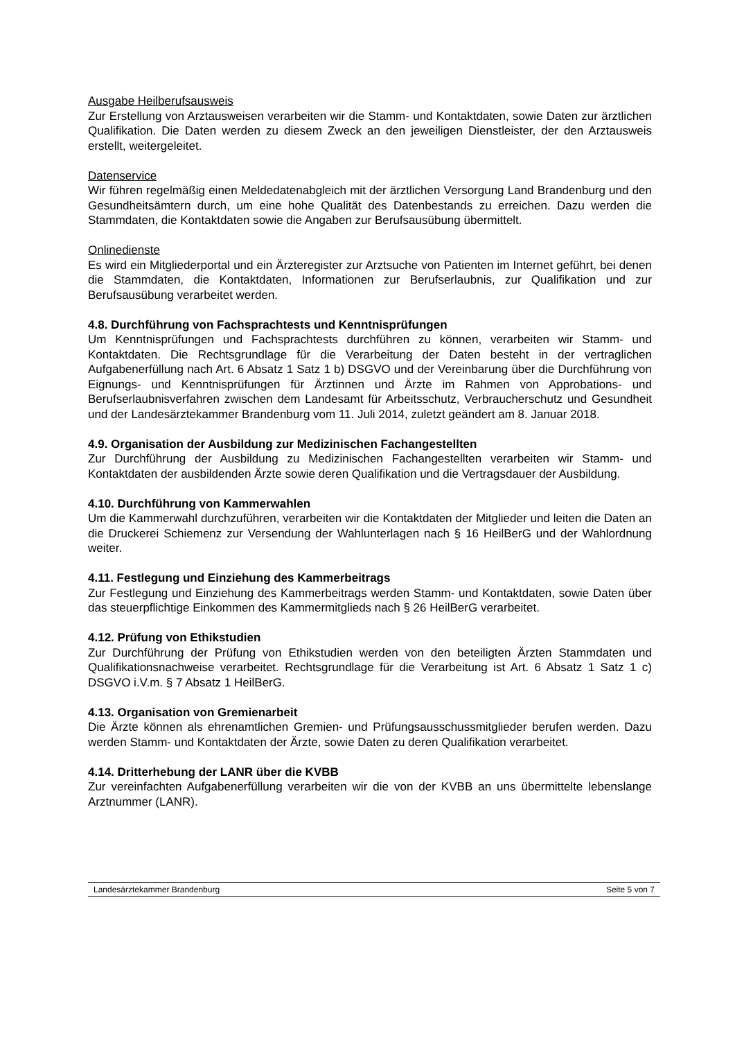Ausgabe Heilberufsausweis
Zur Erstellung von Arztausweisen verarbeiten wir die Stamm- und Kontaktdaten, sowie Daten zur ärztlichen Qualifikation. Die Daten werden zu diesem Zweck an den jeweiligen Dienstleister, der den Arztausweis erstellt, weitergeleitet.
Datenservice
Wir führen regelmäßig einen Meldedatenabgleich mit der ärztlichen Versorgung Land Brandenburg und den Gesundheitsämtern durch, um eine hohe Qualität des Datenbestands zu erreichen. Dazu werden die Stammdaten, die Kontaktdaten sowie die Angaben zur Berufsausübung übermittelt.
Onlinedienste
Es wird ein Mitgliederportal und ein Ärzteregister zur Arztsuche von Patienten im Internet geführt, bei denen die Stammdaten, die Kontaktdaten, Informationen zur Berufserlaubnis, zur Qualifikation und zur Berufsausübung verarbeitet werden.
4.8. Durchführung von Fachsprachtests und Kenntnisprüfungen
Um Kenntnisprüfungen und Fachsprachtests durchführen zu können, verarbeiten wir Stamm- und Kontaktdaten. Die Rechtsgrundlage für die Verarbeitung der Daten besteht in der vertraglichen Aufgabenerfüllung nach Art. 6 Absatz 1 Satz 1 b) DSGVO und der Vereinbarung über die Durchführung von Eignungs- und Kenntnisprüfungen für Ärztinnen und Ärzte im Rahmen von Approbations- und Berufserlaubnisverfahren zwischen dem Landesamt für Arbeitsschutz, Verbraucherschutz und Gesundheit und der Landesärztekammer Brandenburg vom 11. Juli 2014, zuletzt geändert am 8. Januar 2018.
4.9. Organisation der Ausbildung zur Medizinischen Fachangestellten
Zur Durchführung der Ausbildung zu Medizinischen Fachangestellten verarbeiten wir Stamm- und Kontaktdaten der ausbildenden Ärzte sowie deren Qualifikation und die Vertragsdauer der Ausbildung.
4.10. Durchführung von Kammerwahlen
Um die Kammerwahl durchzuführen, verarbeiten wir die Kontaktdaten der Mitglieder und leiten die Daten an die Druckerei Schiemenz zur Versendung der Wahlunterlagen nach § 16 HeilBerG und der Wahlordnung weiter.
4.11. Festlegung und Einziehung des Kammerbeitrags
Zur Festlegung und Einziehung des Kammerbeitrags werden Stamm- und Kontaktdaten, sowie Daten über das steuerpflichtige Einkommen des Kammermitglieds nach § 26 HeilBerG verarbeitet.
4.12. Prüfung von Ethikstudien
Zur Durchführung der Prüfung von Ethikstudien werden von den beteiligten Ärzten Stammdaten und Qualifikationsnachweise verarbeitet. Rechtsgrundlage für die Verarbeitung ist Art. 6 Absatz 1 Satz 1 c) DSGVO i.V.m. § 7 Absatz 1 HeilBerG.
4.13. Organisation von Gremienarbeit
Die Ärzte können als ehrenamtlichen Gremien- und Prüfungsausschussmitglieder berufen werden. Dazu werden Stamm- und Kontaktdaten der Ärzte, sowie Daten zu deren Qualifikation verarbeitet.
4.14. Dritterhebung der LANR über die KVBB
Zur vereinfachten Aufgabenerfüllung verarbeiten wir die von der KVBB an uns übermittelte lebenslange Arztnummer (LANR).
Landesärztekammer Brandenburg Seite 5 von 7